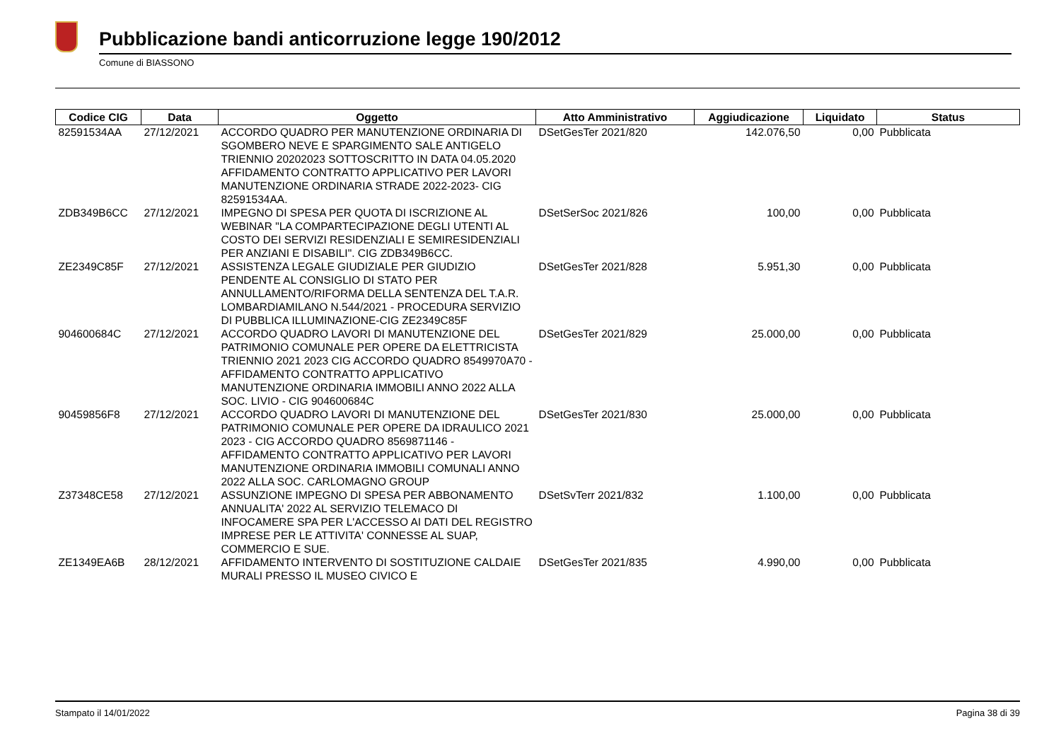Pubblicazione bandi anticorruzione legge 190/2012
Comune di BIASSONO
| Codice CIG | Data | Oggetto | Atto Amministrativo | Aggiudicazione | Liquidato | Status |
| --- | --- | --- | --- | --- | --- | --- |
| 82591534AA | 27/12/2021 | ACCORDO QUADRO PER MANUTENZIONE ORDINARIA DI SGOMBERO NEVE E SPARGIMENTO SALE ANTIGELO TRIENNIO 20202023 SOTTOSCRITTO IN DATA 04.05.2020 AFFIDAMENTO CONTRATTO APPLICATIVO PER LAVORI MANUTENZIONE ORDINARIA STRADE 2022-2023- CIG 82591534AA. | DSetGesTer 2021/820 | 142.076,50 | 0,00 | Pubblicata |
| ZDB349B6CC | 27/12/2021 | IMPEGNO DI SPESA PER QUOTA DI ISCRIZIONE AL WEBINAR "LA COMPARTECIPAZIONE DEGLI UTENTI AL COSTO DEI SERVIZI RESIDENZIALI E SEMIRESIDENZIALI PER ANZIANI E DISABILI". CIG ZDB349B6CC. | DSetSerSoc 2021/826 | 100,00 | 0,00 | Pubblicata |
| ZE2349C85F | 27/12/2021 | ASSISTENZA LEGALE GIUDIZIALE PER GIUDIZIO PENDENTE AL CONSIGLIO DI STATO PER ANNULLAMENTO/RIFORMA DELLA SENTENZA DEL T.A.R. LOMBARDIAMILANO N.544/2021 - PROCEDURA SERVIZIO DI PUBBLICA ILLUMINAZIONE-CIG ZE2349C85F | DSetGesTer 2021/828 | 5.951,30 | 0,00 | Pubblicata |
| 904600684C | 27/12/2021 | ACCORDO QUADRO LAVORI DI MANUTENZIONE DEL PATRIMONIO COMUNALE PER OPERE DA ELETTRICISTA TRIENNIO 2021 2023 CIG ACCORDO QUADRO 8549970A70 - AFFIDAMENTO CONTRATTO APPLICATIVO MANUTENZIONE ORDINARIA IMMOBILI ANNO 2022 ALLA SOC. LIVIO - CIG 904600684C | DSetGesTer 2021/829 | 25.000,00 | 0,00 | Pubblicata |
| 90459856F8 | 27/12/2021 | ACCORDO QUADRO LAVORI DI MANUTENZIONE DEL PATRIMONIO COMUNALE PER OPERE DA IDRAULICO 2021 2023 - CIG ACCORDO QUADRO 8569871146 - AFFIDAMENTO CONTRATTO APPLICATIVO PER LAVORI MANUTENZIONE ORDINARIA IMMOBILI COMUNALI ANNO 2022 ALLA SOC. CARLOMAGNO GROUP | DSetGesTer 2021/830 | 25.000,00 | 0,00 | Pubblicata |
| Z37348CE58 | 27/12/2021 | ASSUNZIONE IMPEGNO DI SPESA PER ABBONAMENTO ANNUALITA' 2022 AL SERVIZIO TELEMACO DI INFOCAMERE SPA PER L'ACCESSO AI DATI DEL REGISTRO IMPRESE PER LE ATTIVITA' CONNESSE AL SUAP, COMMERCIO E SUE. | DSetSvTerr 2021/832 | 1.100,00 | 0,00 | Pubblicata |
| ZE1349EA6B | 28/12/2021 | AFFIDAMENTO INTERVENTO DI SOSTITUZIONE CALDAIE MURALI PRESSO IL MUSEO CIVICO E | DSetGesTer 2021/835 | 4.990,00 | 0,00 | Pubblicata |
Stampato il 14/01/2022 Pagina 38 di 39